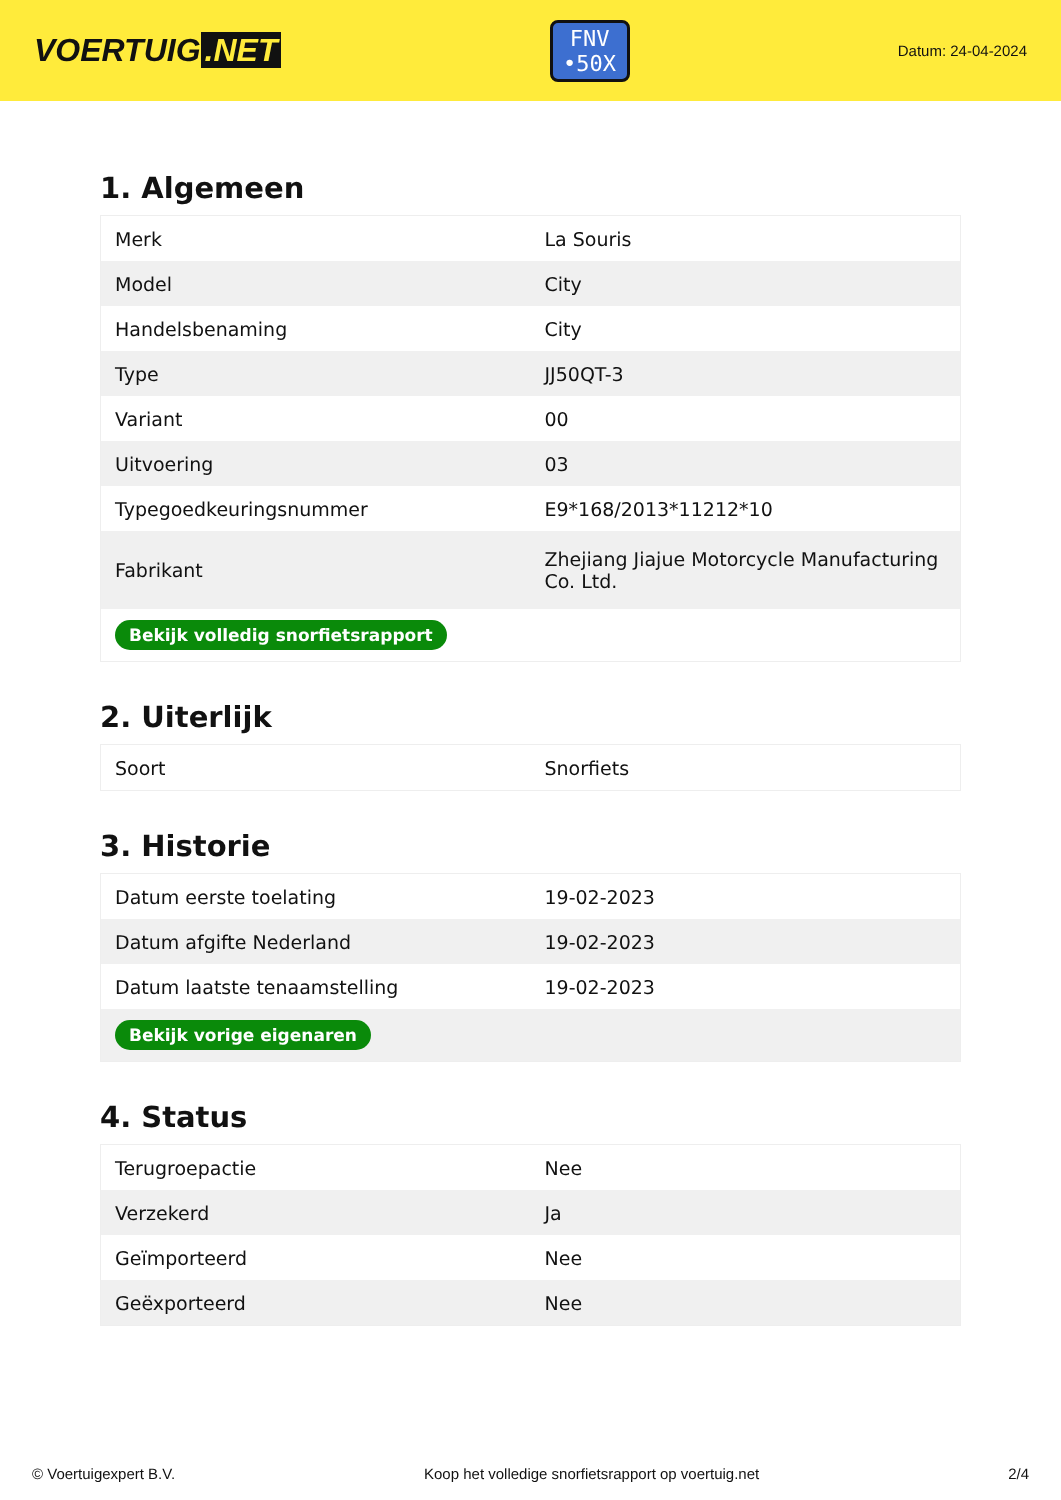VOERTUIG.NET
FNV
•50X
Datum: 24-04-2024
1. Algemeen
| Merk | La Souris |
| Model | City |
| Handelsbenaming | City |
| Type | JJ50QT-3 |
| Variant | 00 |
| Uitvoering | 03 |
| Typegoedkeuringsnummer | E9*168/2013*11212*10 |
| Fabrikant | Zhejiang Jiajue Motorcycle Manufacturing Co. Ltd. |
| Bekijk volledig snorfietsrapport | |
2. Uiterlijk
| Soort | Snorfiets |
3. Historie
| Datum eerste toelating | 19-02-2023 |
| Datum afgifte Nederland | 19-02-2023 |
| Datum laatste tenaamstelling | 19-02-2023 |
| Bekijk vorige eigenaren | |
4. Status
| Terugroepactie | Nee |
| Verzekerd | Ja |
| Geïmporteerd | Nee |
| Geëxporteerd | Nee |
© Voertuigexpert B.V. Koop het volledige snorfietsrapport op voertuig.net 2/4